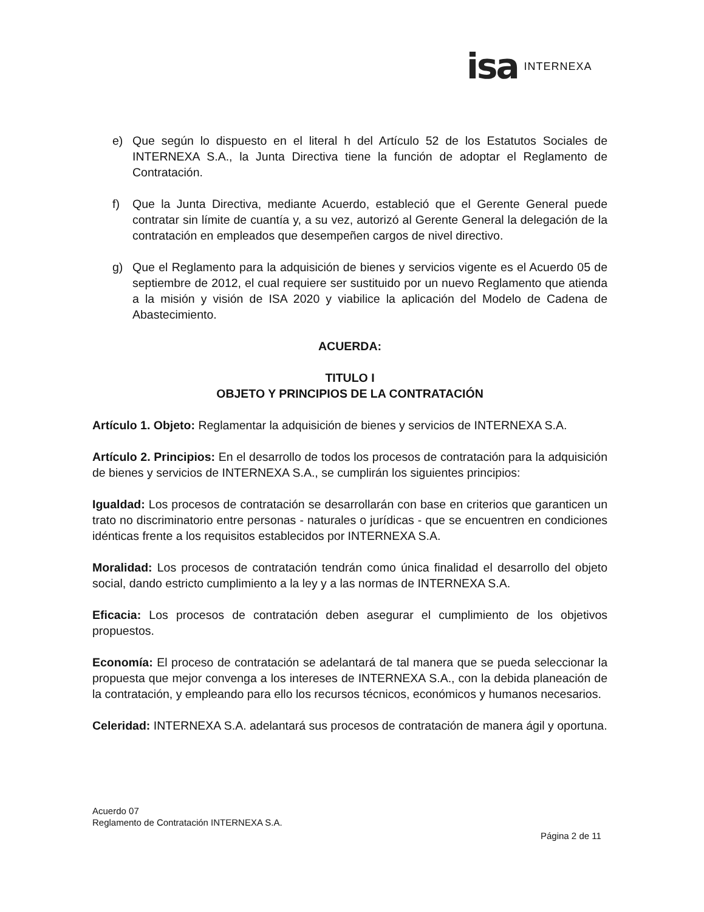isa INTERNEXA
e) Que según lo dispuesto en el literal h del Artículo 52 de los Estatutos Sociales de INTERNEXA S.A., la Junta Directiva tiene la función de adoptar el Reglamento de Contratación.
f) Que la Junta Directiva, mediante Acuerdo, estableció que el Gerente General puede contratar sin límite de cuantía y, a su vez, autorizó al Gerente General la delegación de la contratación en empleados que desempeñen cargos de nivel directivo.
g) Que el Reglamento para la adquisición de bienes y servicios vigente es el Acuerdo 05 de septiembre de 2012, el cual requiere ser sustituido por un nuevo Reglamento que atienda a la misión y visión de ISA 2020 y viabilice la aplicación del Modelo de Cadena de Abastecimiento.
ACUERDA:
TITULO I
OBJETO Y PRINCIPIOS DE LA CONTRATACIÓN
Artículo 1. Objeto: Reglamentar la adquisición de bienes y servicios de INTERNEXA S.A.
Artículo 2. Principios: En el desarrollo de todos los procesos de contratación para la adquisición de bienes y servicios de INTERNEXA S.A., se cumplirán los siguientes principios:
Igualdad: Los procesos de contratación se desarrollarán con base en criterios que garanticen un trato no discriminatorio entre personas - naturales o jurídicas - que se encuentren en condiciones idénticas frente a los requisitos establecidos por INTERNEXA S.A.
Moralidad: Los procesos de contratación tendrán como única finalidad el desarrollo del objeto social, dando estricto cumplimiento a la ley y a las normas de INTERNEXA S.A.
Eficacia: Los procesos de contratación deben asegurar el cumplimiento de los objetivos propuestos.
Economía: El proceso de contratación se adelantará de tal manera que se pueda seleccionar la propuesta que mejor convenga a los intereses de INTERNEXA S.A., con la debida planeación de la contratación, y empleando para ello los recursos técnicos, económicos y humanos necesarios.
Celeridad: INTERNEXA S.A. adelantará sus procesos de contratación de manera ágil y oportuna.
Acuerdo 07
Reglamento de Contratación INTERNEXA S.A.
Página 2 de 11